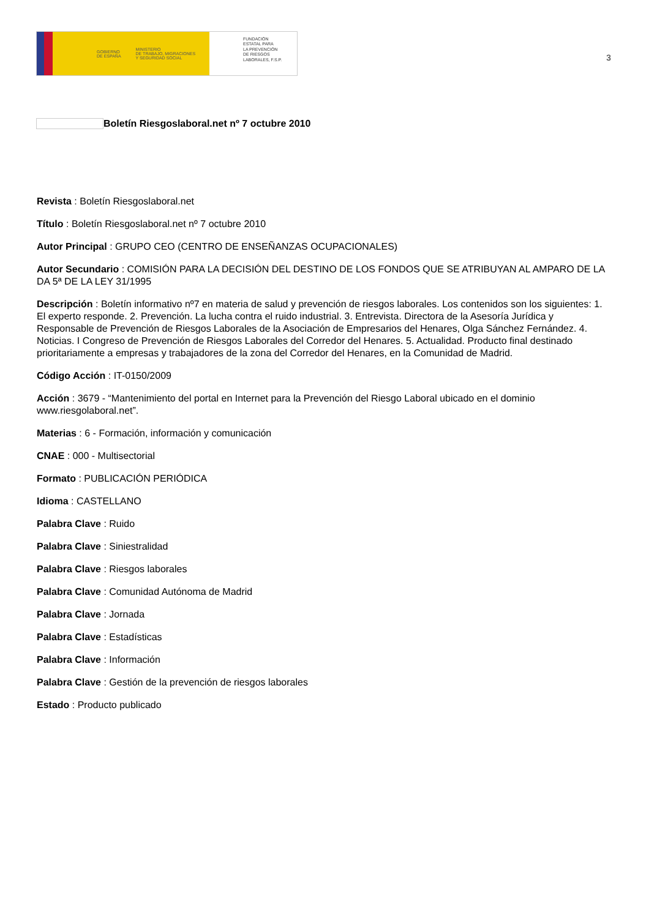GOBIERNO
DE ESPAÑA MINISTERIO
DE TRABAJO, MIGRACIONES
Y SEGURIDAD SOCIAL
FUNDACIÓN
ESTATAL PARA
LA PREVENCIÓN
DE RIESGOS
LABORALES, F.S.P.
3
Boletín Riesgoslaboral.net nº 7 octubre 2010
Revista : Boletín Riesgoslaboral.net
Título : Boletín Riesgoslaboral.net nº 7 octubre 2010
Autor Principal : GRUPO CEO (CENTRO DE ENSEÑANZAS OCUPACIONALES)
Autor Secundario : COMISIÓN PARA LA DECISIÓN DEL DESTINO DE LOS FONDOS QUE SE ATRIBUYAN AL AMPARO DE LA DA 5ª DE LA LEY 31/1995
Descripción : Boletín informativo nº7 en materia de salud y prevención de riesgos laborales. Los contenidos son los siguientes: 1. El experto responde. 2. Prevención. La lucha contra el ruido industrial. 3. Entrevista. Directora de la Asesoría Jurídica y Responsable de Prevención de Riesgos Laborales de la Asociación de Empresarios del Henares, Olga Sánchez Fernández. 4. Noticias. I Congreso de Prevención de Riesgos Laborales del Corredor del Henares. 5. Actualidad. Producto final destinado prioritariamente a empresas y trabajadores de la zona del Corredor del Henares, en la Comunidad de Madrid.
Código Acción : IT-0150/2009
Acción : 3679 - “Mantenimiento del portal en Internet para la Prevención del Riesgo Laboral ubicado en el dominio www.riesgolaboral.net”.
Materias : 6 - Formación, información y comunicación
CNAE : 000 - Multisectorial
Formato : PUBLICACIÓN PERIÓDICA
Idioma : CASTELLANO
Palabra Clave : Ruido
Palabra Clave : Siniestralidad
Palabra Clave : Riesgos laborales
Palabra Clave : Comunidad Autónoma de Madrid
Palabra Clave : Jornada
Palabra Clave : Estadísticas
Palabra Clave : Información
Palabra Clave : Gestión de la prevención de riesgos laborales
Estado : Producto publicado